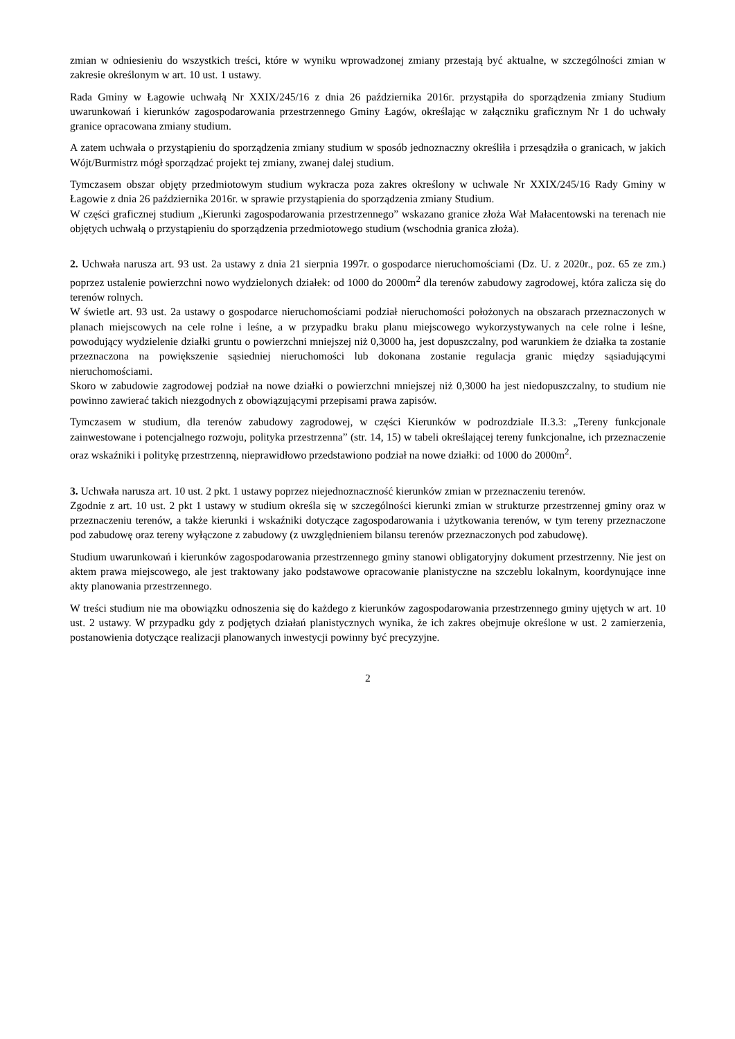zmian w odniesieniu do wszystkich treści, które w wyniku wprowadzonej zmiany przestają być aktualne, w szczególności zmian w zakresie określonym w art. 10 ust. 1 ustawy.
Rada Gminy w Łagowie uchwałą Nr XXIX/245/16 z dnia 26 października 2016r. przystąpiła do sporządzenia zmiany Studium uwarunkowań i kierunków zagospodarowania przestrzennego Gminy Łagów, określając w załączniku graficznym Nr 1 do uchwały granice opracowana zmiany studium.
A zatem uchwała o przystąpieniu do sporządzenia zmiany studium w sposób jednoznaczny określiła i przesądziła o granicach, w jakich Wójt/Burmistrz mógł sporządzać projekt tej zmiany, zwanej dalej studium.
Tymczasem obszar objęty przedmiotowym studium wykracza poza zakres określony w uchwale Nr XXIX/245/16 Rady Gminy w Łagowie z dnia 26 października 2016r. w sprawie przystąpienia do sporządzenia zmiany Studium.
W części graficznej studium „Kierunki zagospodarowania przestrzennego” wskazano granice złoża Wał Małacentowski na terenach nie objętych uchwałą o przystąpieniu do sporządzenia przedmiotowego studium (wschodnia granica złoża).
2. Uchwała narusza art. 93 ust. 2a ustawy z dnia 21 sierpnia 1997r. o gospodarce nieruchomościami (Dz. U. z 2020r., poz. 65 ze zm.) poprzez ustalenie powierzchni nowo wydzielonych działek: od 1000 do 2000m<sup>2</sup> dla terenów zabudowy zagrodowej, która zalicza się do terenów rolnych.
W świetle art. 93 ust. 2a ustawy o gospodarce nieruchomościami podział nieruchomości położonych na obszarach przeznaczonych w planach miejscowych na cele rolne i leśne, a w przypadku braku planu miejscowego wykorzystywanych na cele rolne i leśne, powodujący wydzielenie działki gruntu o powierzchni mniejszej niż 0,3000 ha, jest dopuszczalny, pod warunkiem że działka ta zostanie przeznaczona na powiększenie sąsiedniej nieruchomości lub dokonana zostanie regulacja granic między sąsiadującymi nieruchomościami.
Skoro w zabudowie zagrodowej podział na nowe działki o powierzchni mniejszej niż 0,3000 ha jest niedopuszczalny, to studium nie powinno zawierać takich niezgodnych z obowiązującymi przepisami prawa zapisów.
Tymczasem w studium, dla terenów zabudowy zagrodowej, w części Kierunków w podrozdziale II.3.3: „Tereny funkcjonale zainwestowane i potencjalnego rozwoju, polityka przestrzenna” (str. 14, 15) w tabeli określającej tereny funkcjonalne, ich przeznaczenie oraz wskaźniki i politykę przestrzenną, nieprawidłowo przedstawiono podział na nowe działki: od 1000 do 2000m<sup>2</sup>.
3. Uchwała narusza art. 10 ust. 2 pkt. 1 ustawy poprzez niejednoznaczność kierunków zmian w przeznaczeniu terenów.
Zgodnie z art. 10 ust. 2 pkt 1 ustawy w studium określa się w szczególności kierunki zmian w strukturze przestrzennej gminy oraz w przeznaczeniu terenów, a także kierunki i wskaźniki dotyczące zagospodarowania i użytkowania terenów, w tym tereny przeznaczone pod zabudowę oraz tereny wyłączone z zabudowy (z uwzględnieniem bilansu terenów przeznaczonych pod zabudowę).
Studium uwarunkowań i kierunków zagospodarowania przestrzennego gminy stanowi obligatoryjny dokument przestrzenny. Nie jest on aktem prawa miejscowego, ale jest traktowany jako podstawowe opracowanie planistyczne na szczeblu lokalnym, koordynujące inne akty planowania przestrzennego.
W treści studium nie ma obowiązku odnoszenia się do każdego z kierunków zagospodarowania przestrzennego gminy ujętych w art. 10 ust. 2 ustawy. W przypadku gdy z podjętych działań planistycznych wynika, że ich zakres obejmuje określone w ust. 2 zamierzenia, postanowienia dotyczące realizacji planowanych inwestycji powinny być precyzyjne.
2